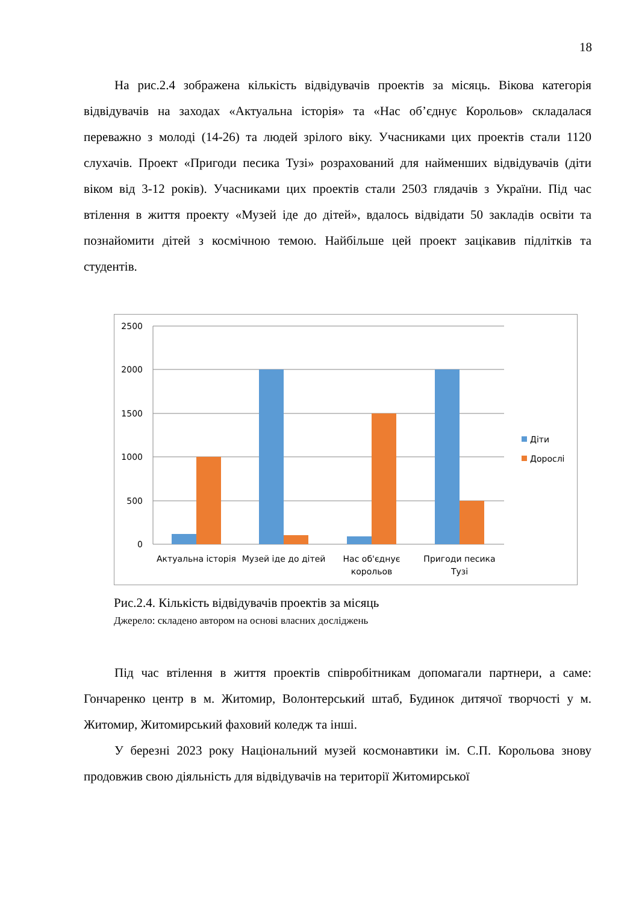18
На рис.2.4 зображена кількість відвідувачів проектів за місяць. Вікова категорія відвідувачів на заходах «Актуальна історія» та «Нас об’єднує Корольов» складалася переважно з молоді (14-26) та людей зрілого віку. Учасниками цих проектів стали 1120 слухачів. Проект «Пригоди песика Тузі» розрахований для найменших відвідувачів (діти віком від 3-12 років). Учасниками цих проектів стали 2503 глядачів з України. Під час втілення в життя проекту «Музей іде до дітей», вдалось відвідати 50 закладів освіти та познайомити дітей з космічною темою. Найбільше цей проект зацікавив підлітків та студентів.
2500
2000
1500
1000
500
0
Актуальна історія
Музей іде до дітей
Нас об'єднує
корольов
Пригоди песика
Тузі
Діти
Дорослі
Рис.2.4. Кількість відвідувачів проектів за місяць
Джерело: складено автором на основі власних досліджень
Під час втілення в життя проектів співробітникам допомагали партнери, а саме: Гончаренко центр в м. Житомир, Волонтерський штаб, Будинок дитячої творчості у м. Житомир, Житомирський фаховий коледж та інші.
У березні 2023 року Національний музей космонавтики ім. С.П. Корольова знову продовжив свою діяльність для відвідувачів на території Житомирської